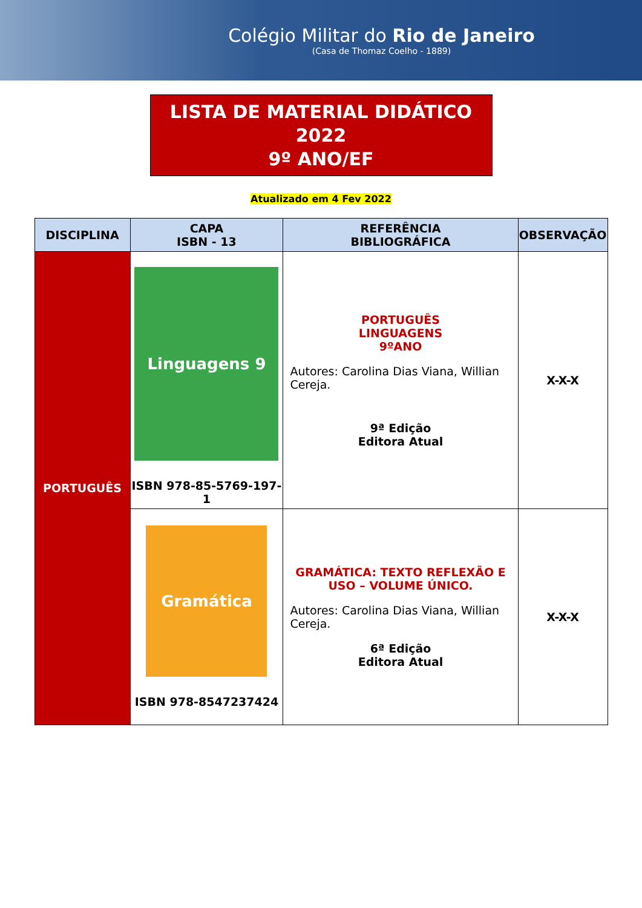Colégio Militar do Rio de Janeiro
(Casa de Thomaz Coelho - 1889)
LISTA DE MATERIAL DIDÁTICO
2022
9º ANO/EF
Atualizado em 4 Fev 2022
| DISCIPLINA | CAPA ISBN - 13 | REFERÊNCIA BIBLIOGRÁFICA | OBSERVAÇÃO |
| --- | --- | --- | --- |
| PORTUGUÊS | Linguagens 9 ISBN 978-85-5769-197-1 | PORTUGUÊS LINGUAGENS 9ºANO Autores: Carolina Dias Viana, Willian Cereja. 9ª Edição Editora Atual | X-X-X |
| | Gramática ISBN 978-8547237424 | GRAMÁTICA: TEXTO REFLEXÃO E USO – VOLUME ÚNICO. Autores: Carolina Dias Viana, Willian Cereja. 6ª Edição Editora Atual | X-X-X |